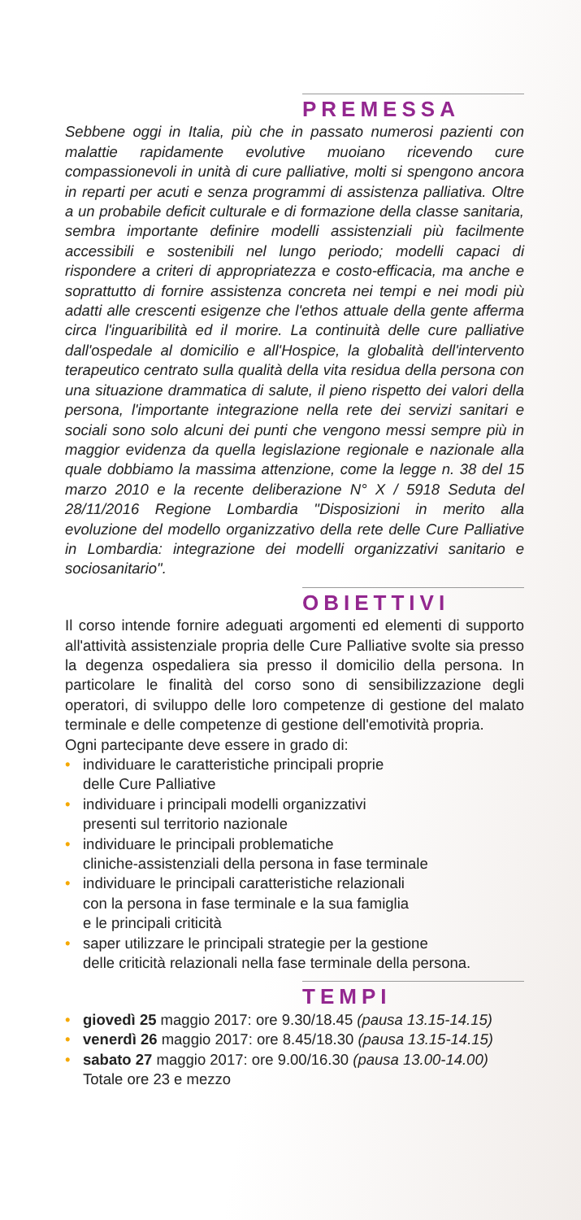PREMESSA
Sebbene oggi in Italia, più che in passato numerosi pazienti con malattie rapidamente evolutive muoiano ricevendo cure compassionevoli in unità di cure palliative, molti si spengono ancora in reparti per acuti e senza programmi di assistenza palliativa. Oltre a un probabile deficit culturale e di formazione della classe sanitaria, sembra importante definire modelli assistenziali più facilmente accessibili e sostenibili nel lungo periodo; modelli capaci di rispondere a criteri di appropriatezza e costo-efficacia, ma anche e soprattutto di fornire assistenza concreta nei tempi e nei modi più adatti alle crescenti esigenze che l'ethos attuale della gente afferma circa l'inguaribilità ed il morire. La continuità delle cure palliative dall'ospedale al domicilio e all'Hospice, la globalità dell'intervento terapeutico centrato sulla qualità della vita residua della persona con una situazione drammatica di salute, il pieno rispetto dei valori della persona, l'importante integrazione nella rete dei servizi sanitari e sociali sono solo alcuni dei punti che vengono messi sempre più in maggior evidenza da quella legislazione regionale e nazionale alla quale dobbiamo la massima attenzione, come la legge n. 38 del 15 marzo 2010 e la recente deliberazione N° X / 5918 Seduta del 28/11/2016 Regione Lombardia "Disposizioni in merito alla evoluzione del modello organizzativo della rete delle Cure Palliative in Lombardia: integrazione dei modelli organizzativi sanitario e sociosanitario".
OBIETTIVI
Il corso intende fornire adeguati argomenti ed elementi di supporto all'attività assistenziale propria delle Cure Palliative svolte sia presso la degenza ospedaliera sia presso il domicilio della persona. In particolare le finalità del corso sono di sensibilizzazione degli operatori, di sviluppo delle loro competenze di gestione del malato terminale e delle competenze di gestione dell'emotività propria.
Ogni partecipante deve essere in grado di:
• individuare le caratteristiche principali proprie
delle Cure Palliative
• individuare i principali modelli organizzativi
presenti sul territorio nazionale
• individuare le principali problematiche
cliniche-assistenziali della persona in fase terminale
• individuare le principali caratteristiche relazionali
con la persona in fase terminale e la sua famiglia
e le principali criticità
• saper utilizzare le principali strategie per la gestione
delle criticità relazionali nella fase terminale della persona.
TEMPI
• giovedì 25 maggio 2017: ore 9.30/18.45 (pausa 13.15-14.15)
• venerdì 26 maggio 2017: ore 8.45/18.30 (pausa 13.15-14.15)
• sabato 27 maggio 2017: ore 9.00/16.30 (pausa 13.00-14.00)
Totale ore 23 e mezzo